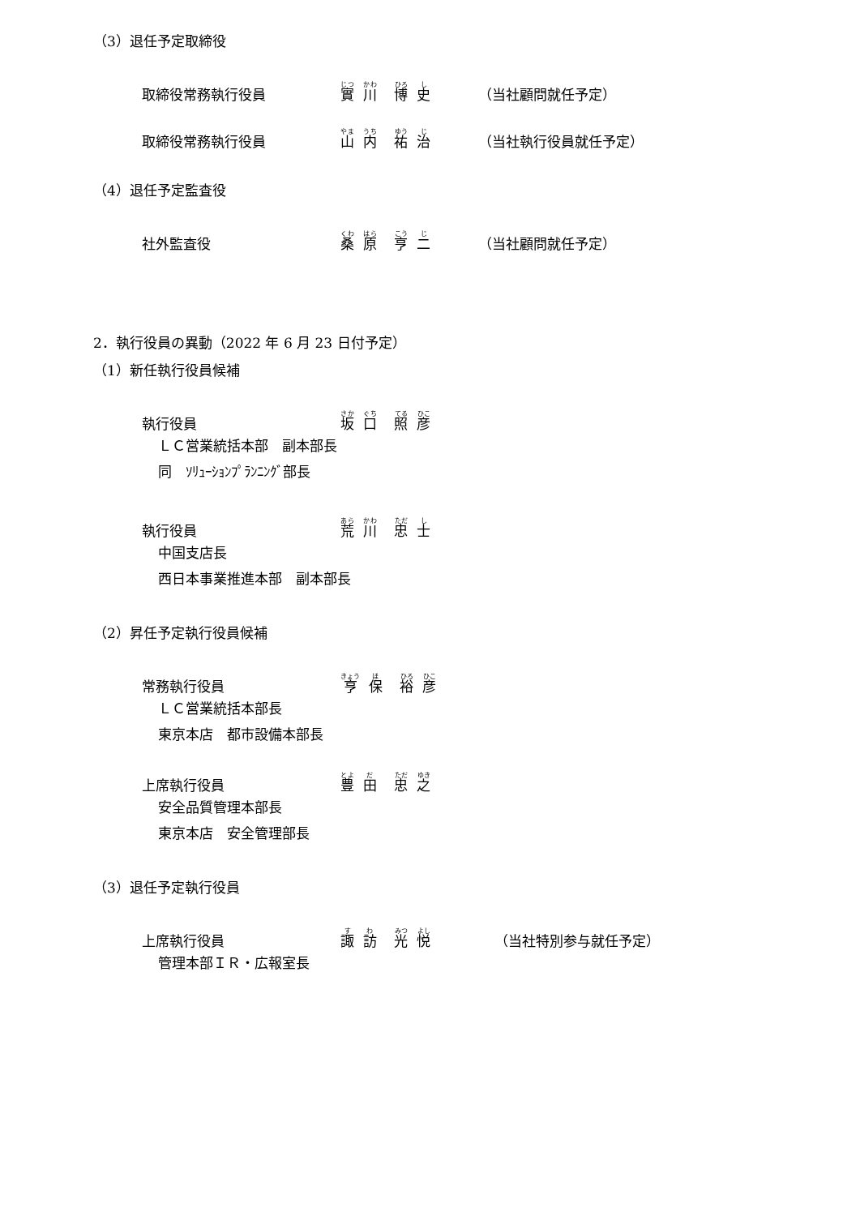（3）退任予定取締役
取締役常務執行役員 實 川 博 史 （当社顧問就任予定）
取締役常務執行役員 山 内 祐 治 （当社執行役員就任予定）
（4）退任予定監査役
社外監査役 桑 原 亨 二 （当社顧問就任予定）
2．執行役員の異動（2022 年 6 月 23 日付予定）
（1）新任執行役員候補
執行役員 坂 口 照 彦
ＬＣ営業統括本部　副本部長
同　ｿﾘｭｰｼｮﾝﾌﾟﾗﾝﾆﾝｸﾞ部長
執行役員 荒 川 忠 士
中国支店長
西日本事業推進本部　副本部長
（2）昇任予定執行役員候補
常務執行役員 亨 保 裕 彦
ＬＣ営業統括本部長
東京本店　都市設備本部長
上席執行役員 豊 田 忠 之
安全品質管理本部長
東京本店　安全管理部長
（3）退任予定執行役員
上席執行役員 諏 訪 光 悦 （当社特別参与就任予定）
管理本部ＩＲ・広報室長